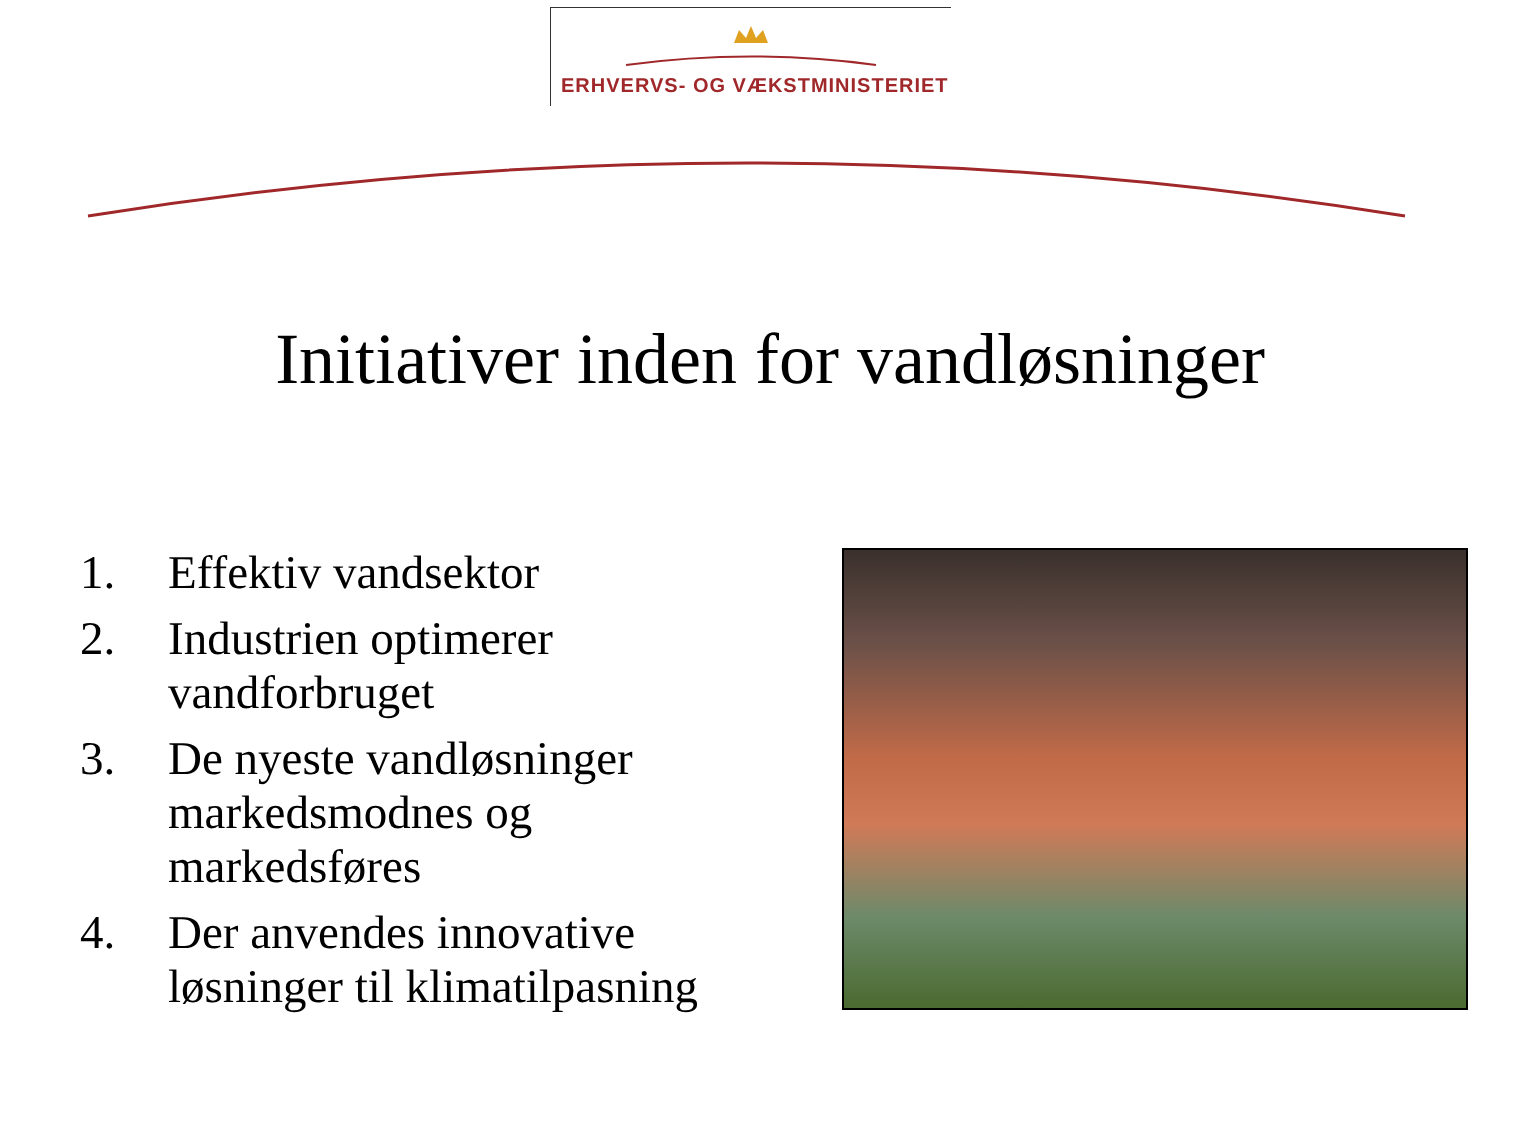ERHVERVS- OG VÆKSTMINISTERIET
Initiativer inden for vandløsninger
1. Effektiv vandsektor
2. Industrien optimerer vandforbruget
3. De nyeste vandløsninger markedsmodnes og markedsføres
4. Der anvendes innovative løsninger til klimatilpasning